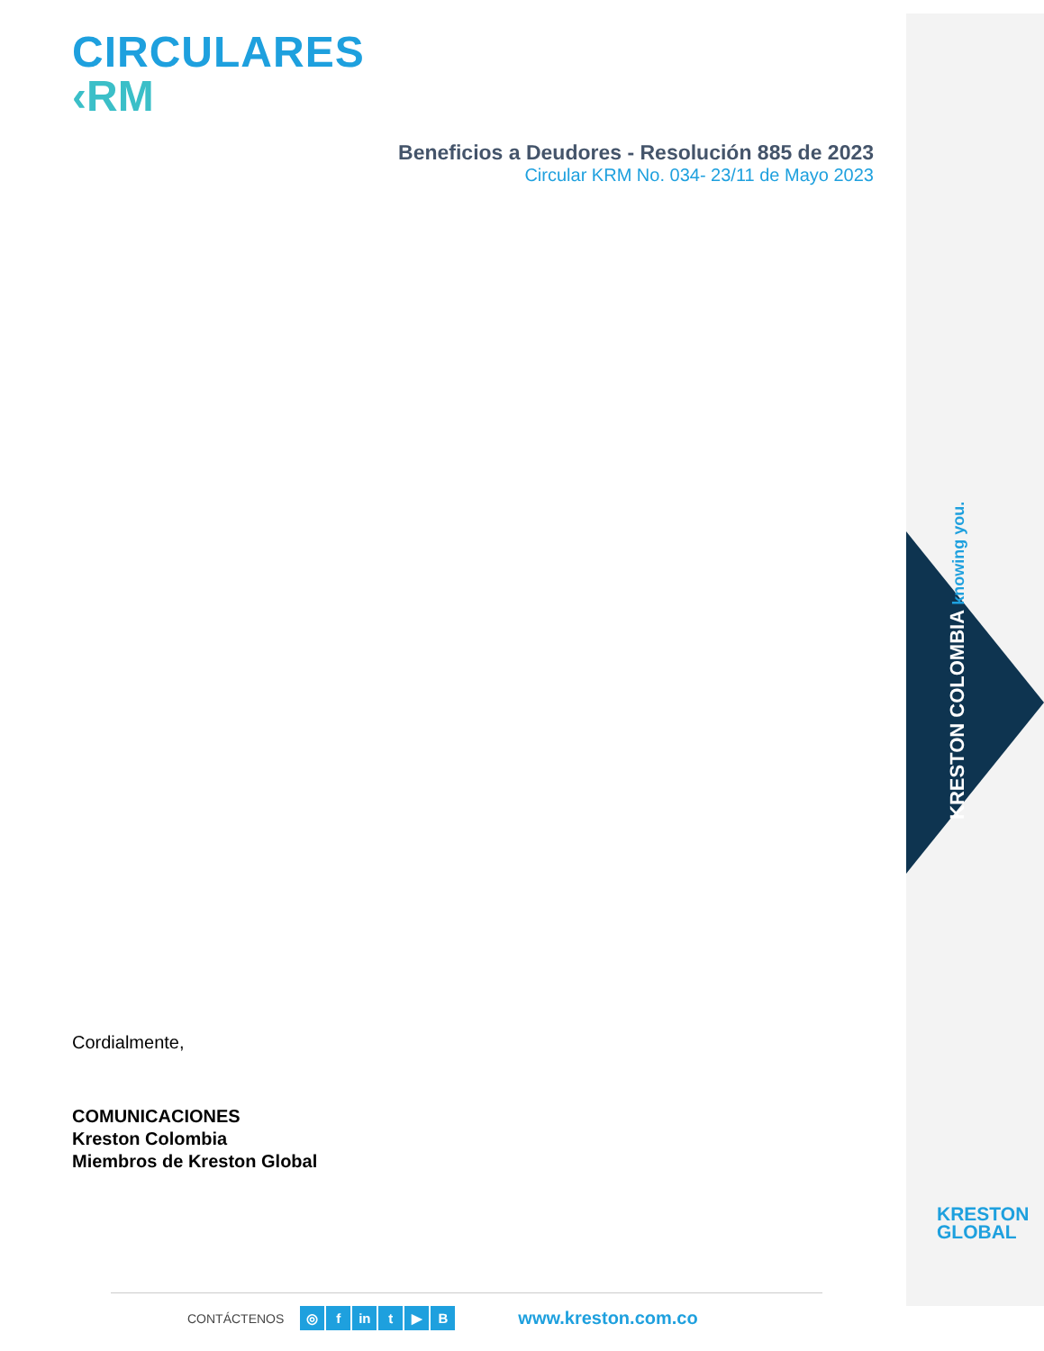KRESTON COLOMBIA knowing you.
KRESTON
GLOBAL
CIRCULARES
‹RM
Beneficios a Deudores - Resolución 885 de 2023
Circular KRM No. 034- 23/11 de Mayo 2023
Cordialmente,
COMUNICACIONES
Kreston Colombia
Miembros de Kreston Global
CONTÁCTENOS ◎ f in t ▶ B www.kreston.com.co